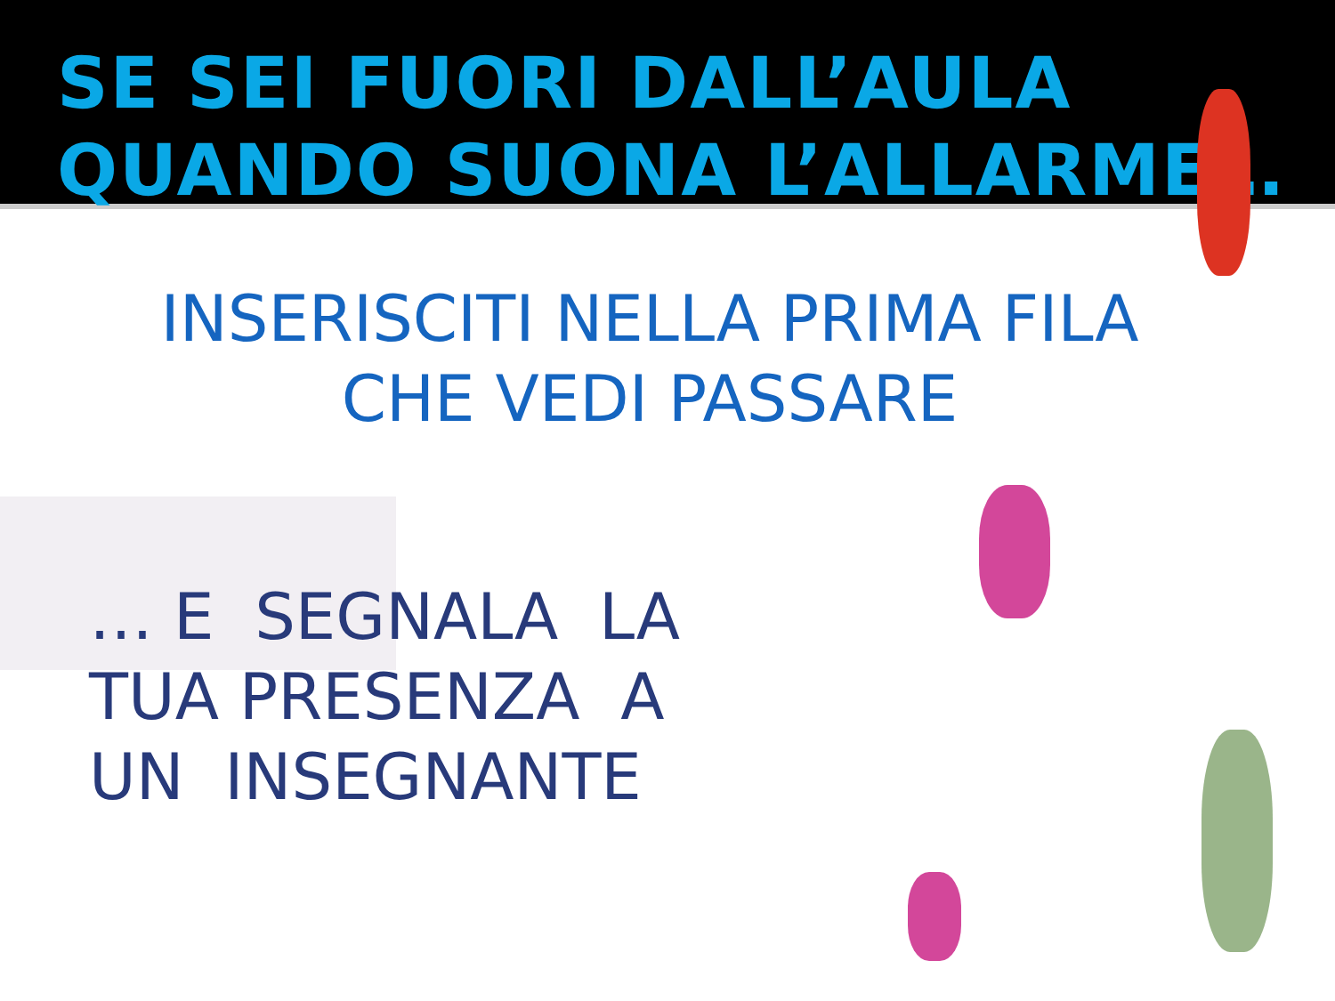SE SEI FUORI DALL’AULA
QUANDO SUONA L’ALLARME…
INSERISCITI NELLA PRIMA FILA
CHE VEDI PASSARE
… E SEGNALA LA
TUA PRESENZA A
UN INSEGNANTE